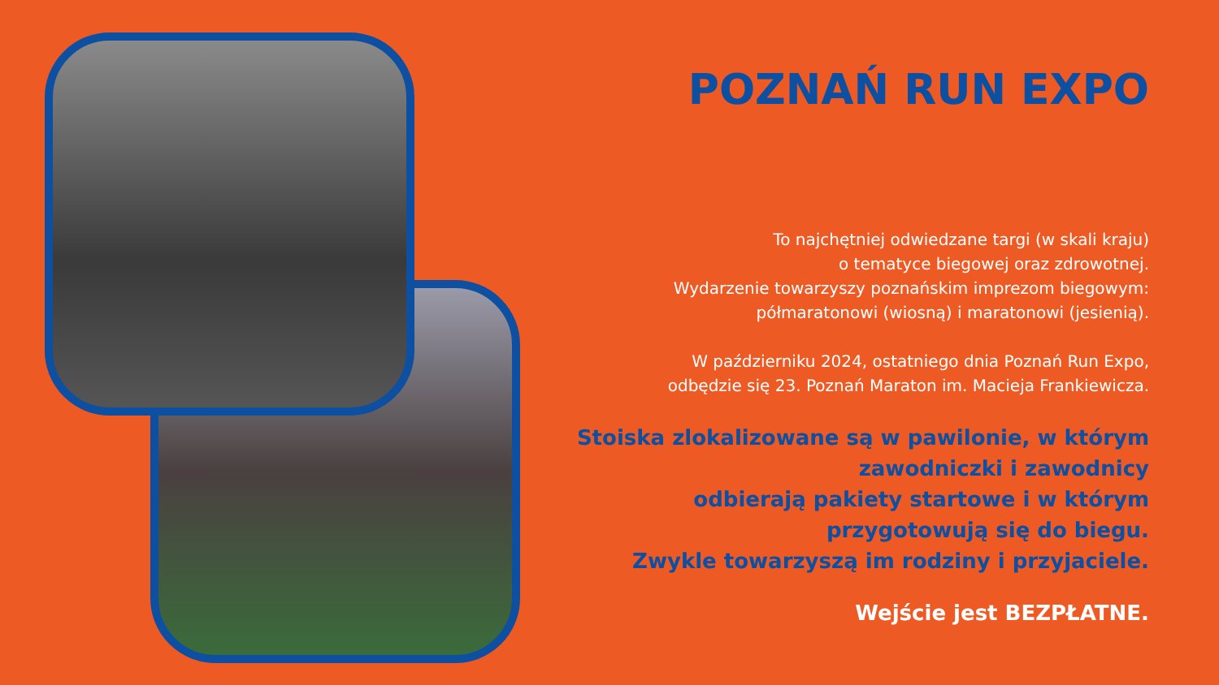POZNAŃ RUN EXPO
To najchętniej odwiedzane targi (w skali kraju)
o tematyce biegowej oraz zdrowotnej.
Wydarzenie towarzyszy poznańskim imprezom biegowym:
półmaratonowi (wiosną) i maratonowi (jesienią).
W październiku 2024, ostatniego dnia Poznań Run Expo,
odbędzie się 23. Poznań Maraton im. Macieja Frankiewicza.
Stoiska zlokalizowane są w pawilonie, w którym
zawodniczki i zawodnicy
odbierają pakiety startowe i w którym
przygotowują się do biegu.
Zwykle towarzyszą im rodziny i przyjaciele.
Wejście jest BEZPŁATNE.